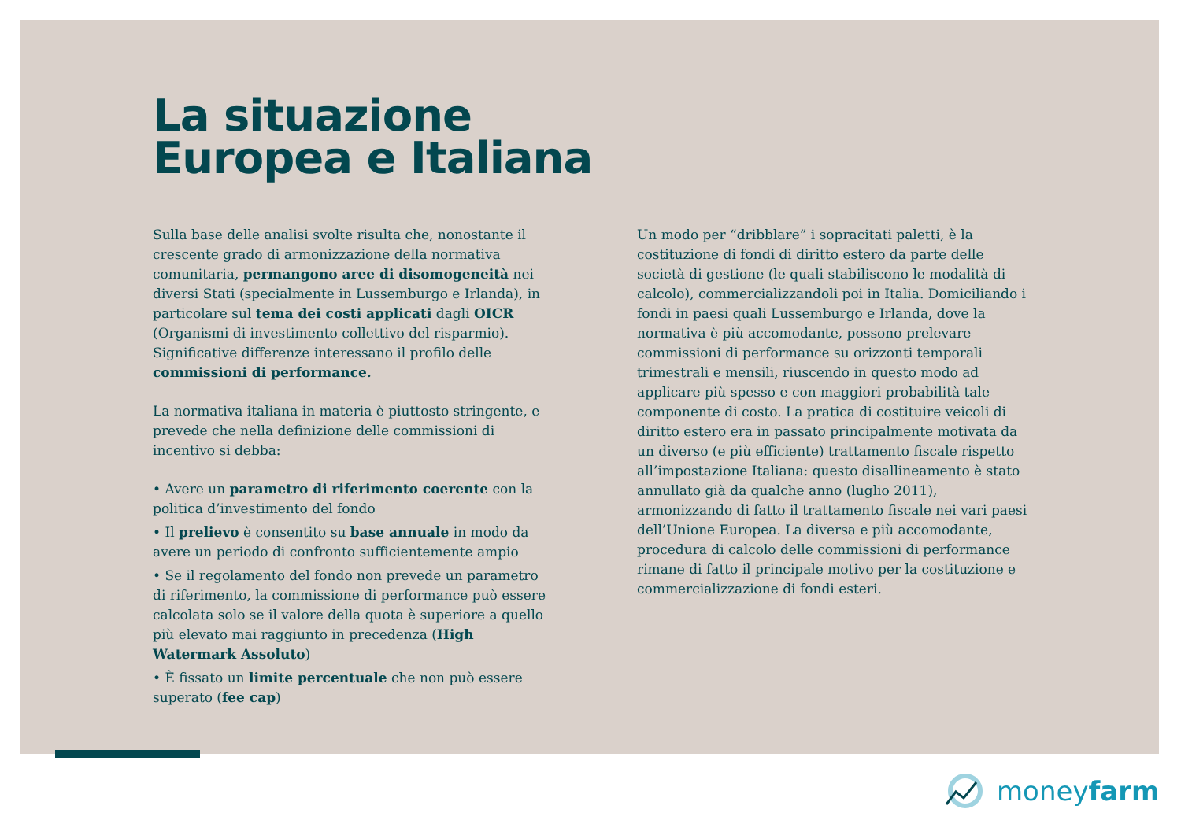La situazione
Europea e Italiana
Sulla base delle analisi svolte risulta che, nonostante il crescente grado di armonizzazione della normativa comunitaria, permangono aree di disomogeneità nei diversi Stati (specialmente in Lussemburgo e Irlanda), in particolare sul tema dei costi applicati dagli OICR (Organismi di investimento collettivo del risparmio). Significative differenze interessano il profilo delle commissioni di performance.
La normativa italiana in materia è piuttosto stringente, e prevede che nella definizione delle commissioni di incentivo si debba:
• Avere un parametro di riferimento coerente con la politica d’investimento del fondo
• Il prelievo è consentito su base annuale in modo da avere un periodo di confronto sufficientemente ampio
• Se il regolamento del fondo non prevede un parametro di riferimento, la commissione di performance può essere calcolata solo se il valore della quota è superiore a quello più elevato mai raggiunto in precedenza (High Watermark Assoluto)
• È fissato un limite percentuale che non può essere superato (fee cap)
Un modo per “dribblare” i sopracitati paletti, è la costituzione di fondi di diritto estero da parte delle società di gestione (le quali stabiliscono le modalità di calcolo), commercializzandoli poi in Italia. Domiciliando i fondi in paesi quali Lussemburgo e Irlanda, dove la normativa è più accomodante, possono prelevare commissioni di performance su orizzonti temporali trimestrali e mensili, riuscendo in questo modo ad applicare più spesso e con maggiori probabilità tale componente di costo. La pratica di costituire veicoli di diritto estero era in passato principalmente motivata da un diverso (e più efficiente) trattamento fiscale rispetto all’impostazione Italiana: questo disallineamento è stato annullato già da qualche anno (luglio 2011), armonizzando di fatto il trattamento fiscale nei vari paesi dell’Unione Europea. La diversa e più accomodante, procedura di calcolo delle commissioni di performance rimane di fatto il principale motivo per la costituzione e commercializzazione di fondi esteri.
moneyfarm